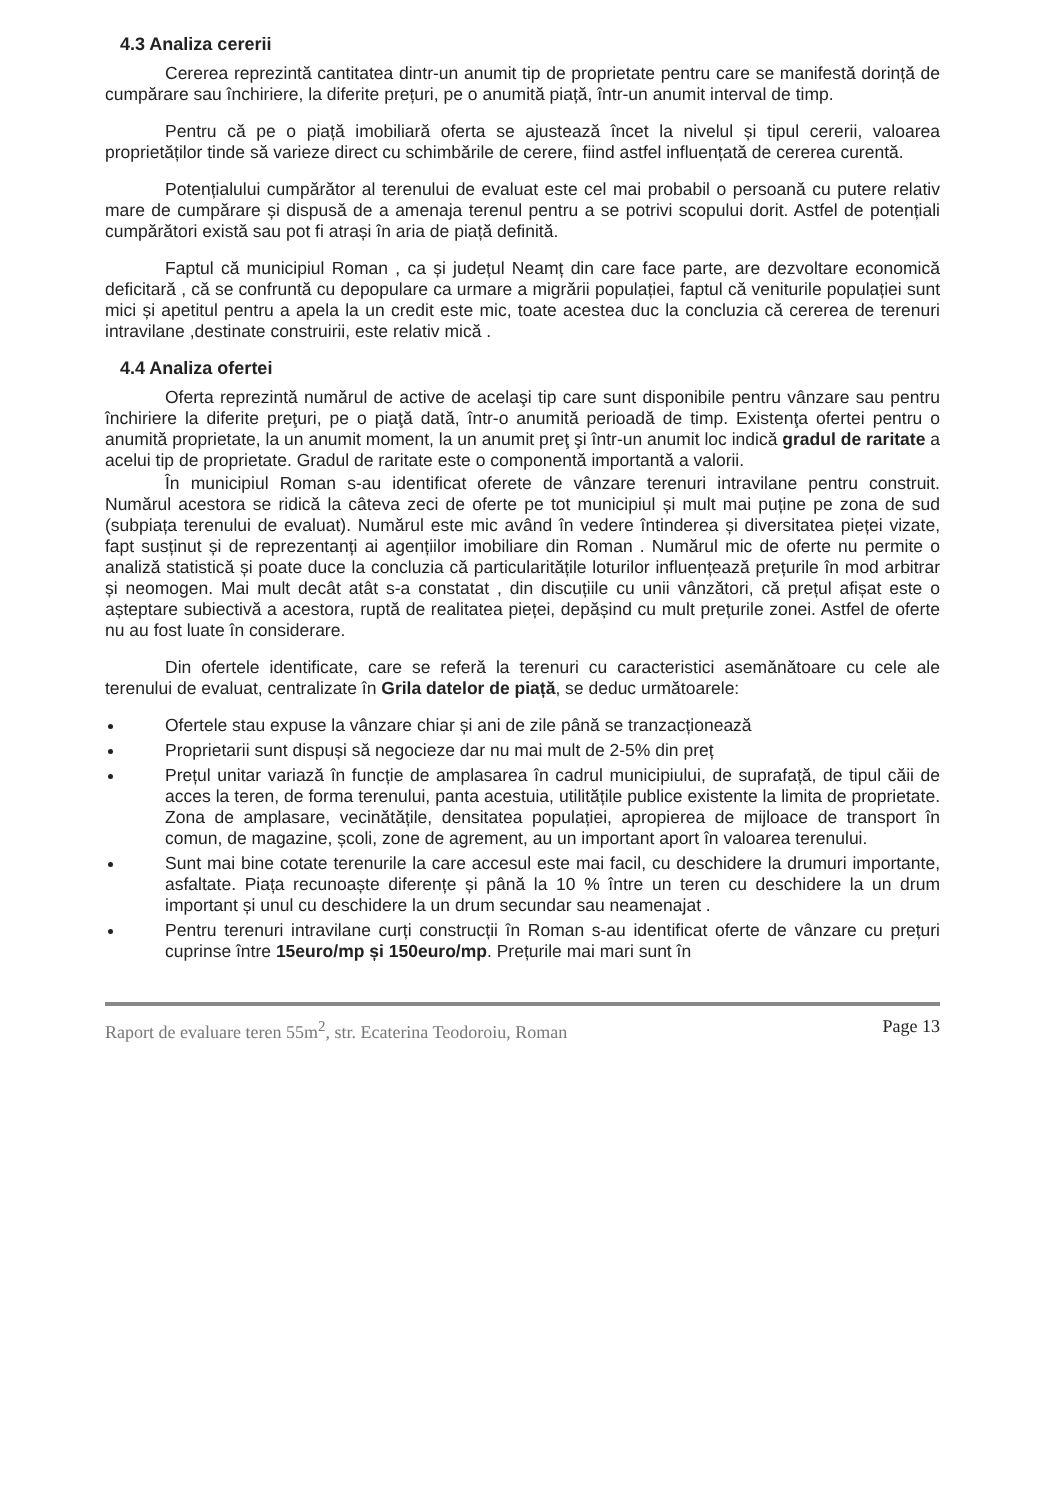4.3 Analiza cererii
Cererea reprezintă cantitatea dintr-un anumit tip de proprietate pentru care se manifestă dorință de cumpărare sau închiriere, la diferite prețuri, pe o anumită piață, într-un anumit interval de timp.
Pentru că pe o piață imobiliară oferta se ajustează încet la nivelul și tipul cererii, valoarea proprietăților tinde să varieze direct cu schimbările de cerere, fiind astfel influențată de cererea curentă.
Potențialului cumpărător al terenului de evaluat este cel mai probabil o persoană cu putere relativ mare de cumpărare și dispusă de a amenaja terenul pentru a se potrivi scopului dorit. Astfel de potențiali cumpărători există sau pot fi atrași în aria de piață definită.
Faptul că municipiul Roman , ca și județul Neamț din care face parte, are dezvoltare economică deficitară , că se confruntă cu depopulare ca urmare a migrării populației, faptul că veniturile populației sunt mici și apetitul pentru a apela la un credit este mic, toate acestea duc la concluzia că cererea de terenuri intravilane ,destinate construirii, este relativ mică .
4.4 Analiza ofertei
Oferta reprezintă numărul de active de acelaşi tip care sunt disponibile pentru vânzare sau pentru închiriere la diferite preţuri, pe o piaţă dată, într-o anumită perioadă de timp. Existenţa ofertei pentru o anumită proprietate, la un anumit moment, la un anumit preţ şi într-un anumit loc indică gradul de raritate a acelui tip de proprietate. Gradul de raritate este o componentă importantă a valorii.
În municipiul Roman s-au identificat oferete de vânzare terenuri intravilane pentru construit. Numărul acestora se ridică la câteva zeci de oferte pe tot municipiul și mult mai puține pe zona de sud (subpiața terenului de evaluat). Numărul este mic având în vedere întinderea și diversitatea pieței vizate, fapt susținut și de reprezentanți ai agențiilor imobiliare din Roman . Numărul mic de oferte nu permite o analiză statistică și poate duce la concluzia că particularitățile loturilor influențează prețurile în mod arbitrar și neomogen. Mai mult decât atât s-a constatat , din discuțiile cu unii vânzători, că prețul afișat este o așteptare subiectivă a acestora, ruptă de realitatea pieței, depășind cu mult prețurile zonei. Astfel de oferte nu au fost luate în considerare.
Din ofertele identificate, care se referă la terenuri cu caracteristici asemănătoare cu cele ale terenului de evaluat, centralizate în Grila datelor de piață, se deduc următoarele:
Ofertele stau expuse la vânzare chiar și ani de zile până se tranzacționează
Proprietarii sunt dispuși să negocieze dar nu mai mult de 2-5% din preț
Prețul unitar variază în funcție de amplasarea în cadrul municipiului, de suprafață, de tipul căii de acces la teren, de forma terenului, panta acestuia, utilitățile publice existente la limita de proprietate. Zona de amplasare, vecinătățile, densitatea populației, apropierea de mijloace de transport în comun, de magazine, școli, zone de agrement, au un important aport în valoarea terenului.
Sunt mai bine cotate terenurile la care accesul este mai facil, cu deschidere la drumuri importante, asfaltate. Piața recunoaște diferențe și până la 10 % între un teren cu deschidere la un drum important și unul cu deschidere la un drum secundar sau neamenajat .
Pentru terenuri intravilane curți construcții în Roman s-au identificat oferte de vânzare cu prețuri cuprinse între 15euro/mp și 150euro/mp. Prețurile mai mari sunt în
Raport de evaluare teren 55m<sup>2</sup>, str. Ecaterina Teodoroiu, Roman Page 13